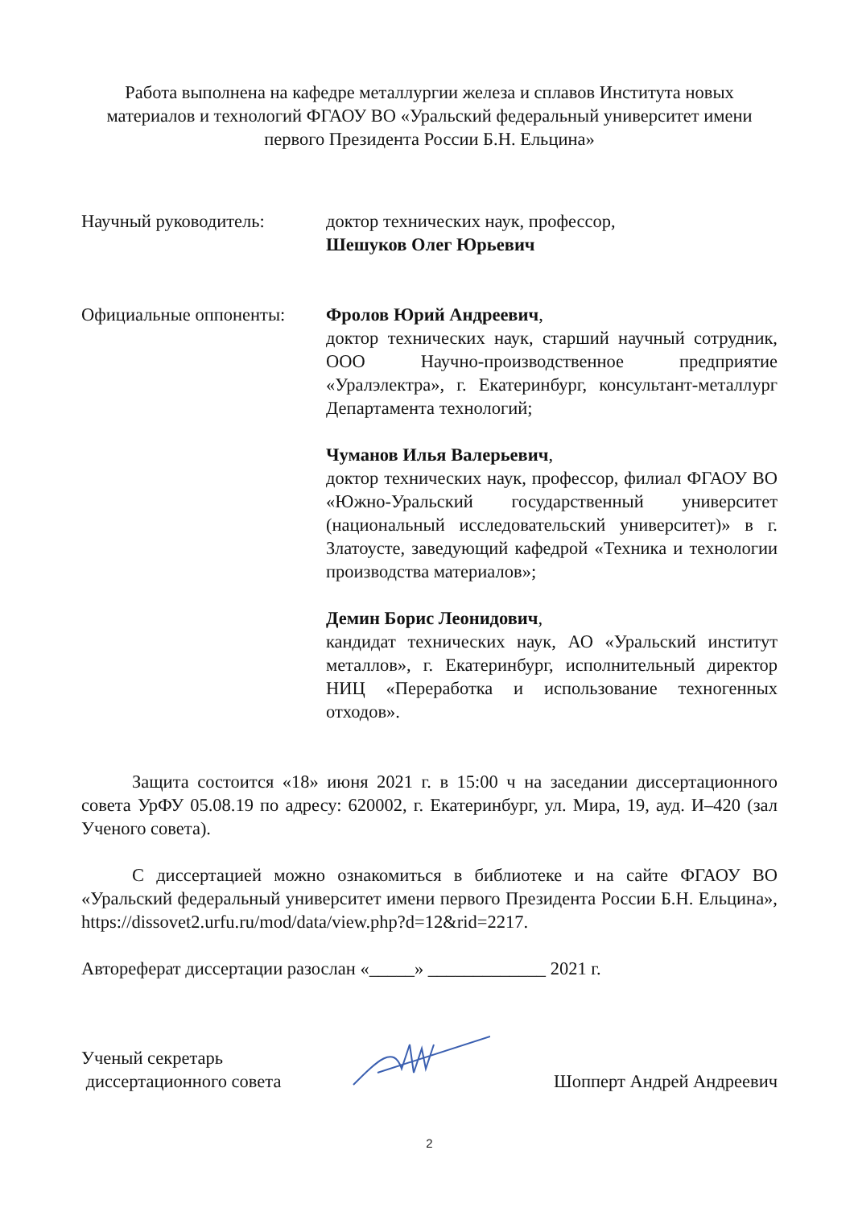Работа выполнена на кафедре металлургии железа и сплавов Института новых материалов и технологий ФГАОУ ВО «Уральский федеральный университет имени первого Президента России Б.Н. Ельцина»
Научный руководитель: доктор технических наук, профессор,
Шешуков Олег Юрьевич
Официальные оппоненты: Фролов Юрий Андреевич,
доктор технических наук, старший научный сотрудник, ООО Научно-производственное предприятие «Уралэлектра», г. Екатеринбург, консультант-металлург Департамента технологий;
Чуманов Илья Валерьевич,
доктор технических наук, профессор, филиал ФГАОУ ВО «Южно-Уральский государственный университет (национальный исследовательский университет)» в г. Златоусте, заведующий кафедрой «Техника и технологии производства материалов»;
Демин Борис Леонидович,
кандидат технических наук, АО «Уральский институт металлов», г. Екатеринбург, исполнительный директор НИЦ «Переработка и использование техногенных отходов».
Защита состоится «18» июня 2021 г. в 15:00 ч на заседании диссертационного совета УрФУ 05.08.19 по адресу: 620002, г. Екатеринбург, ул. Мира, 19, ауд. И–420 (зал Ученого совета).
С диссертацией можно ознакомиться в библиотеке и на сайте ФГАОУ ВО «Уральский федеральный университет имени первого Президента России Б.Н. Ельцина», https://dissovet2.urfu.ru/mod/data/view.php?d=12&rid=2217.
Автореферат диссертации разослан «_____» _____________ 2021 г.
Ученый секретарь
диссертационного совета
Шопперт Андрей Андреевич
2